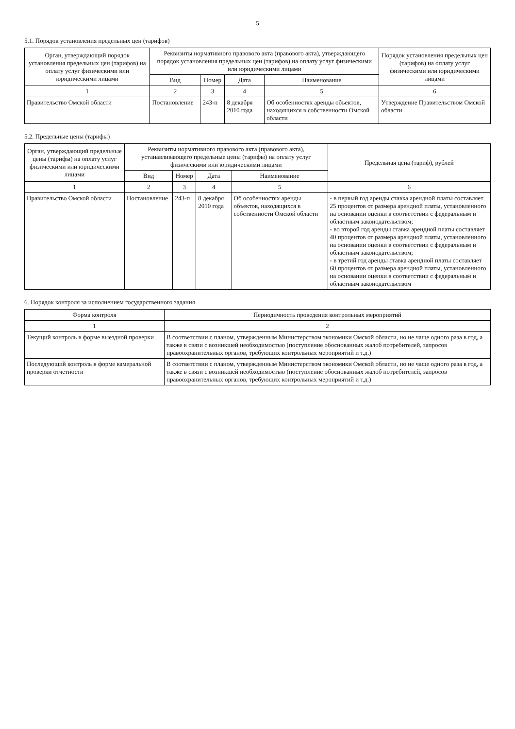5
5.1. Порядок установления предельных цен (тарифов)
| Орган, утверждающий порядок установления предельных цен (тарифов) на оплату услуг физическими или юридическими лицами | Реквизиты нормативного правового акта (правового акта), утверждающего порядок установления предельных цен (тарифов) на оплату услуг физическими или юридическими лицами | | | | Порядок установления предельных цен (тарифов) на оплату услуг физическими или юридическими лицами |
| --- | --- | --- | --- | --- | --- |
| | Вид | Номер | Дата | Наименование | |
| 1 | 2 | 3 | 4 | 5 | 6 |
| Правительство Омской области | Постановление | 243-п | 8 декабря 2010 года | Об особенностях аренды объектов, находящихся в собственности Омской области | Утверждение Правительством Омской области |
5.2. Предельные цены (тарифы)
| Орган, утверждающий предельные цены (тарифы) на оплату услуг физическими или юридическими лицами | Реквизиты нормативного правового акта (правового акта), устанавливающего предельные цены (тарифы) на оплату услуг физическими или юридическими лицами | | | | Предельная цена (тариф), рублей |
| --- | --- | --- | --- | --- | --- |
| | Вид | Номер | Дата | Наименование | |
| 1 | 2 | 3 | 4 | 5 | 6 |
| Правительство Омской области | Постановление | 243-п | 8 декабря 2010 года | Об особенностях аренды объектов, находящихся в собственности Омской области | - в первый год аренды ставка арендной платы составляет 25 процентов от размера арендной платы, установленного на основании оценки в соответствии с федеральным и областным законодательством; - во второй год аренды ставка арендной платы составляет 40 процентов от размера арендной платы, установленного на основании оценки в соответствии с федеральным и областным законодательством; - в третий год аренды ставка арендной платы составляет 60 процентов от размера арендной платы, установленного на основании оценки в соответствии с федеральным и областным законодательством |
6. Порядок контроля за исполнением государственного задания
| Форма контроля | Периодичность проведения контрольных мероприятий |
| --- | --- |
| 1 | 2 |
| Текущий контроль в форме выездной проверки | В соответствии с планом, утвержденным Министерством экономики Омской области, но не чаще одного раза в год, а также в связи с возникшей необходимостью (поступление обоснованных жалоб потребителей, запросов правоохранительных органов, требующих контрольных мероприятий и т.д.) |
| Последующий контроль в форме камеральной проверки отчетности | В соответствии с планом, утвержденным Министерством экономики Омской области, но не чаще одного раза в год, а также в связи с возникшей необходимостью (поступление обоснованных жалоб потребителей, запросов правоохранительных органов, требующих контрольных мероприятий и т.д.) |